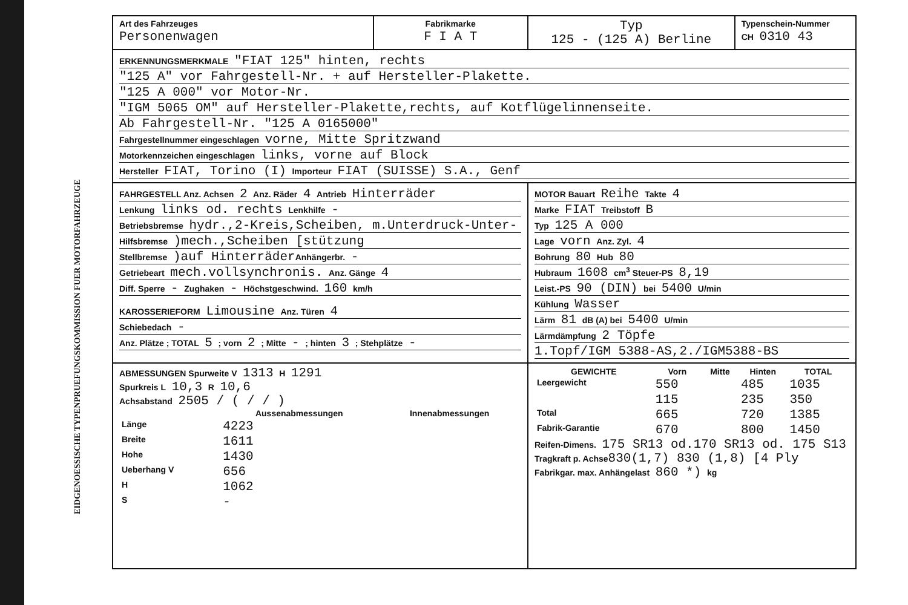EIDGENOESSISCHE TYPENPRUEFUNGSKOMMISSION FUER MOTORFAHRZEUGE
| Art des Fahrzeuges Personenwagen | Fabrikmarke F I A T | Typ 125 - (125 A) Berline | Typenschein-Nummer CH 0310 43 |
| ERKENNUNGSMERKMALE "FIAT 125" hinten, rechts "125 A" vor Fahrgestell-Nr. + auf Hersteller-Plakette. "125 A 000" vor Motor-Nr. "IGM 5065 OM" auf Hersteller-Plakette,rechts, auf Kotflügelinnenseite. Ab Fahrgestell-Nr. "125 A 0165000" Fahrgestellnummer eingeschlagen vorne, Mitte Spritzwand Motorkennzeichen eingeschlagen links, vorne auf Block Hersteller FIAT, Torino (I) Importeur FIAT (SUISSE) S.A., Genf | | | |
| FAHRGESTELL Anz. Achsen 2 Anz. Räder 4 Antrieb Hinterräder Lenkung links od. rechts Lenkhilfe - Betriebsbremse hydr.,2-Kreis,Scheiben, m.Unterdruck-Unter- Hilfsbremse )mech.,Scheiben [stützung Stellbremse )auf Hinterräder Anhängerbr. - Getriebeart mech.vollsynchronis. Anz. Gänge 4 Diff. Sperre - Zughaken - Höchstgeschwind. 160 km/h KAROSSERIEFORM Limousine Anz. Türen 4 Schiebedach - Anz. Plätze ; TOTAL 5 ; vorn 2 ; Mitte - ; hinten 3 ; Stehplätze - | | MOTOR Bauart Reihe Takte 4 Marke FIAT Treibstoff B Typ 125 A 000 Lage vorn Anz. Zyl. 4 Bohrung 80 Hub 80 Hubraum 1608 cm<sup>3</sup> Steuer-PS 8,19 Leist.-PS 90 (DIN) bei 5400 U/min Kühlung Wasser Lärm 81 dB (A) bei 5400 U/min Lärmdämpfung 2 Töpfe 1.Topf/IGM 5388-AS,2./IGM5388-BS | |
| ABMESSUNGEN Spurweite V 1313 H 1291 Spurkreis L 10,3 R 10,6 Achsabstand 2505 / ( / / ) / / Aussenabmessungen / Innenabmessungen / / Länge / 4223 / / / Breite / 1611 / / / Hohe / 1430 / / / Ueberhang V / 656 / / / H / 1062 / / / S / - / / | | / GEWICHTE / Vorn / Mitte / Hinten / TOTAL / / --- / --- / --- / --- / --- / / Leergewicht / 550 / / 485 / 1035 / / / 115 / / 235 / 350 / / Total / 665 / / 720 / 1385 / / Fabrik-Garantie / 670 / / 800 / 1450 / Reifen-Dimens. 175 SR13 od.170 SR13 od. 175 S13 Tragkraft p. Achse 830(1,7) 830 (1,8) [4 Ply Fabrikgar. max. Anhängelast 860 *) kg | |